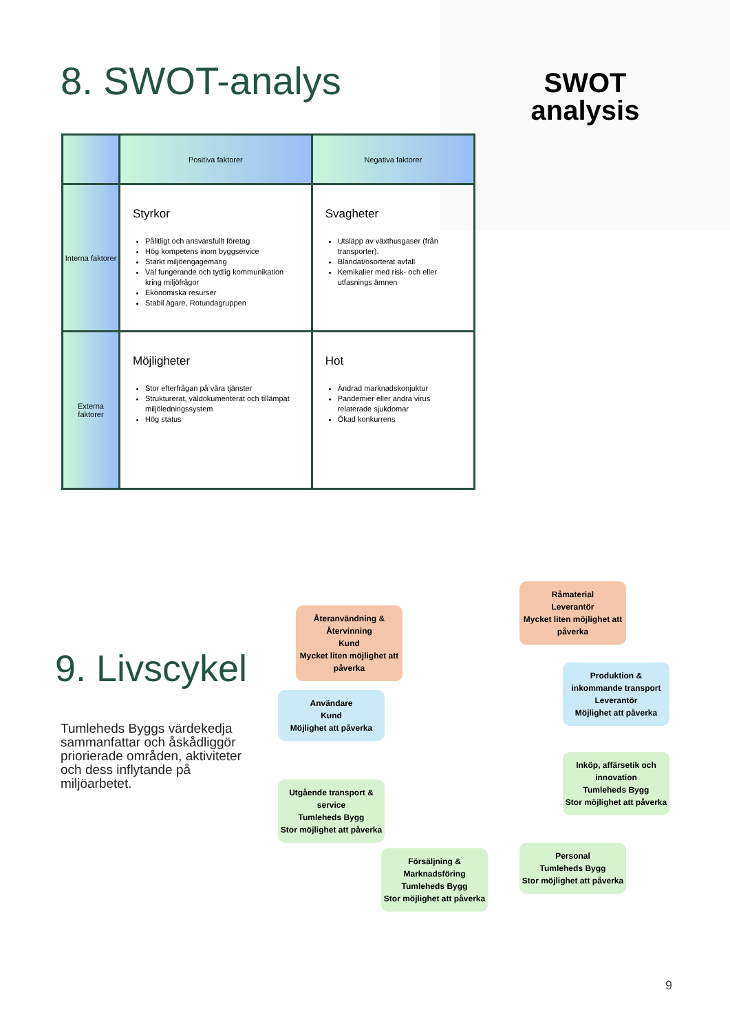8. SWOT-analys
SWOT
analysis
| | Positiva faktorer | Negativa faktorer |
| --- | --- | --- |
| Interna faktorer | Styrkor Pålitligt och ansvarsfullt företag Hög kompetens inom byggservice Starkt miljöengagemang Väl fungerande och tydlig kommunikation kring miljöfrågor Ekonomiska resurser Stabil ägare, Rotundagruppen | Svagheter Utsläpp av växthusgaser (från transporter). Blandat/osorterat avfall Kemikalier med risk- och eller utfasnings ämnen |
| Externa faktorer | Möjligheter Stor efterfrågan på våra tjänster Strukturerat, väldokumenterat och tillämpat miljöledningssystem Hög status | Hot Ändrad marknadskonjuktur Pandemier eller andra virus relaterade sjukdomar Ökad konkurrens |
9. Livscykel
Tumleheds Byggs värdekedja sammanfattar och åskådliggör priorierade områden, aktiviteter och dess inflytande på miljöarbetet.
Råmaterial
Leverantör
Mycket liten möjlighet att påverka
Återanvändning & Återvinning
Kund
Mycket liten möjlighet att påverka
Produktion & inkommande transport
Leverantör
Möjlighet att påverka
Användare
Kund
Möjlighet att påverka
Inköp, affärsetik och innovation
Tumleheds Bygg
Stor möjlighet att påverka
Utgående transport & service
Tumleheds Bygg
Stor möjlighet att påverka
Försäljning & Marknadsföring
Tumleheds Bygg
Stor möjlighet att påverka
Personal
Tumleheds Bygg
Stor möjlighet att påverka
9